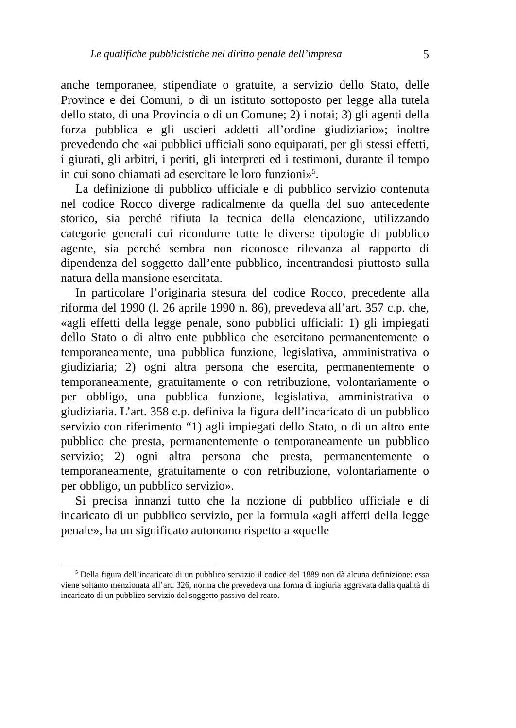Le qualifiche pubblicistiche nel diritto penale dell’impresa 5
anche temporanee, stipendiate o gratuite, a servizio dello Stato, delle Province e dei Comuni, o di un istituto sottoposto per legge alla tutela dello stato, di una Provincia o di un Comune; 2) i notai; 3) gli agenti della forza pubblica e gli uscieri addetti all’ordine giudiziario»; inoltre prevedendo che «ai pubblici ufficiali sono equiparati, per gli stessi effetti, i giurati, gli arbitri, i periti, gli interpreti ed i testimoni, durante il tempo in cui sono chiamati ad esercitare le loro funzioni»<sup>5</sup>.
La definizione di pubblico ufficiale e di pubblico servizio contenuta nel codice Rocco diverge radicalmente da quella del suo antecedente storico, sia perché rifiuta la tecnica della elencazione, utilizzando categorie generali cui ricondurre tutte le diverse tipologie di pubblico agente, sia perché sembra non riconosce rilevanza al rapporto di dipendenza del soggetto dall’ente pubblico, incentrandosi piuttosto sulla natura della mansione esercitata.
In particolare l’originaria stesura del codice Rocco, precedente alla riforma del 1990 (l. 26 aprile 1990 n. 86), prevedeva all’art. 357 c.p. che, «agli effetti della legge penale, sono pubblici ufficiali: 1) gli impiegati dello Stato o di altro ente pubblico che esercitano permanentemente o temporaneamente, una pubblica funzione, legislativa, amministrativa o giudiziaria; 2) ogni altra persona che esercita, permanentemente o temporaneamente, gratuitamente o con retribuzione, volontariamente o per obbligo, una pubblica funzione, legislativa, amministrativa o giudiziaria. L’art. 358 c.p. definiva la figura dell’incaricato di un pubblico servizio con riferimento “1) agli impiegati dello Stato, o di un altro ente pubblico che presta, permanentemente o temporaneamente un pubblico servizio; 2) ogni altra persona che presta, permanentemente o temporaneamente, gratuitamente o con retribuzione, volontariamente o per obbligo, un pubblico servizio».
Si precisa innanzi tutto che la nozione di pubblico ufficiale e di incaricato di un pubblico servizio, per la formula «agli affetti della legge penale», ha un significato autonomo rispetto a «quelle
<sup>5</sup> Della figura dell’incaricato di un pubblico servizio il codice del 1889 non dà alcuna definizione: essa viene soltanto menzionata all’art. 326, norma che prevedeva una forma di ingiuria aggravata dalla qualità di incaricato di un pubblico servizio del soggetto passivo del reato.